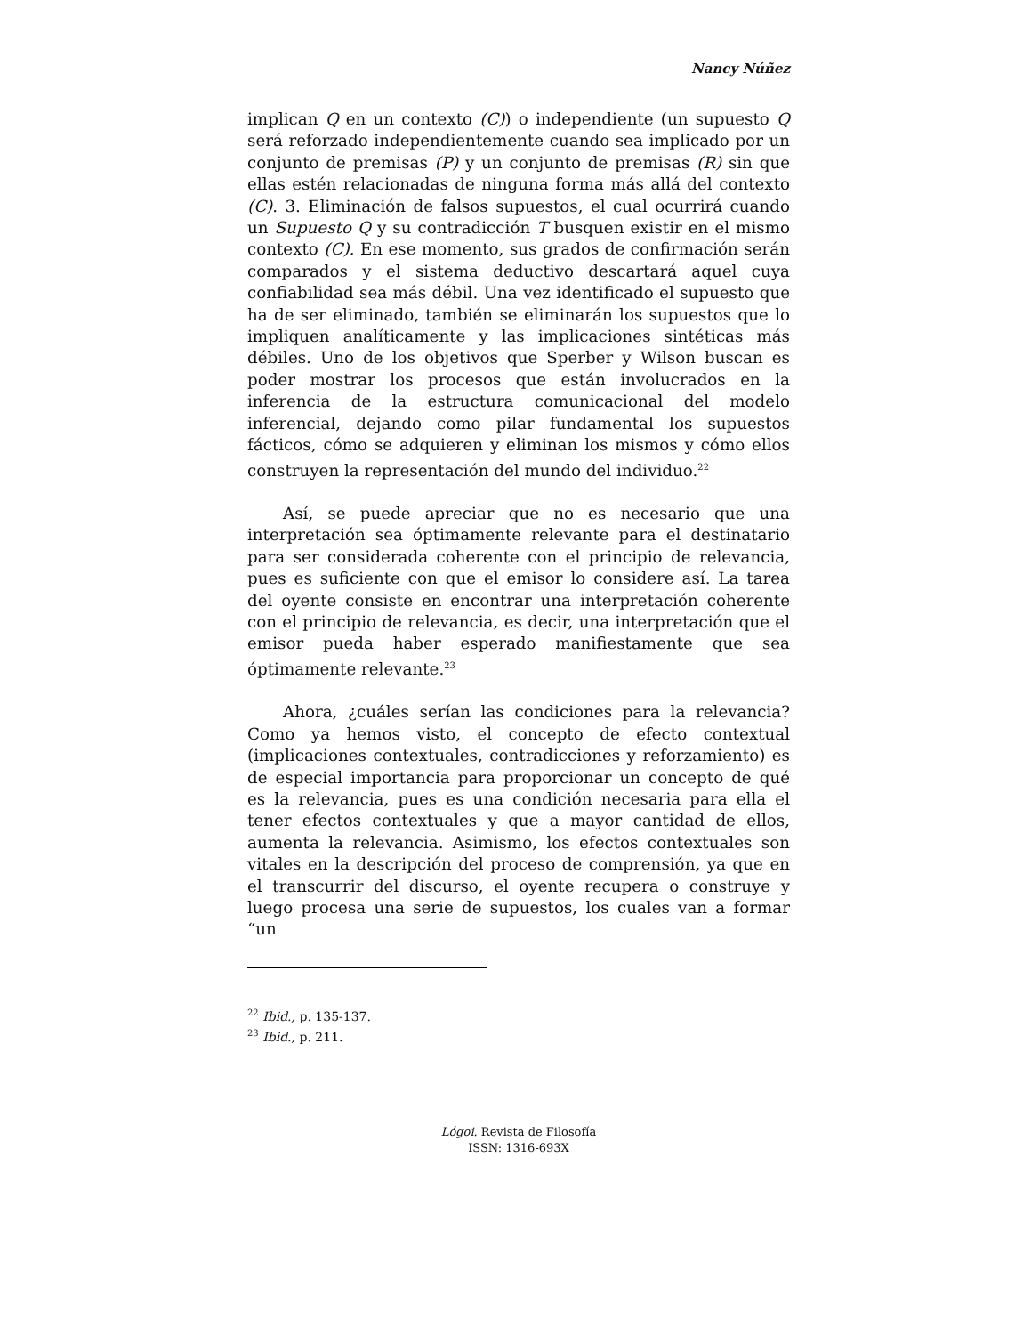Nancy Núñez
implican Q en un contexto (C)) o independiente (un supuesto Q será reforzado independientemente cuando sea implicado por un conjunto de premisas (P) y un conjunto de premisas (R) sin que ellas estén relacionadas de ninguna forma más allá del contexto (C). 3. Eliminación de falsos supuestos, el cual ocurrirá cuando un Supuesto Q y su contradicción T busquen existir en el mismo contexto (C). En ese momento, sus grados de confirmación serán comparados y el sistema deductivo descartará aquel cuya confiabilidad sea más débil. Una vez identificado el supuesto que ha de ser eliminado, también se eliminarán los supuestos que lo impliquen analíticamente y las implicaciones sintéticas más débiles. Uno de los objetivos que Sperber y Wilson buscan es poder mostrar los procesos que están involucrados en la inferencia de la estructura comunicacional del modelo inferencial, dejando como pilar fundamental los supuestos fácticos, cómo se adquieren y eliminan los mismos y cómo ellos construyen la representación del mundo del individuo.<sup>22</sup>
Así, se puede apreciar que no es necesario que una interpretación sea óptimamente relevante para el destinatario para ser considerada coherente con el principio de relevancia, pues es suficiente con que el emisor lo considere así. La tarea del oyente consiste en encontrar una interpretación coherente con el principio de relevancia, es decir, una interpretación que el emisor pueda haber esperado manifiestamente que sea óptimamente relevante.<sup>23</sup>
Ahora, ¿cuáles serían las condiciones para la relevancia? Como ya hemos visto, el concepto de efecto contextual (implicaciones contextuales, contradicciones y reforzamiento) es de especial importancia para proporcionar un concepto de qué es la relevancia, pues es una condición necesaria para ella el tener efectos contextuales y que a mayor cantidad de ellos, aumenta la relevancia. Asimismo, los efectos contextuales son vitales en la descripción del proceso de comprensión, ya que en el transcurrir del discurso, el oyente recupera o construye y luego procesa una serie de supuestos, los cuales van a formar “un
<sup>22</sup> Ibid., p. 135-137.
<sup>23</sup> Ibid., p. 211.
Lógoi. Revista de Filosofía
ISSN: 1316-693X